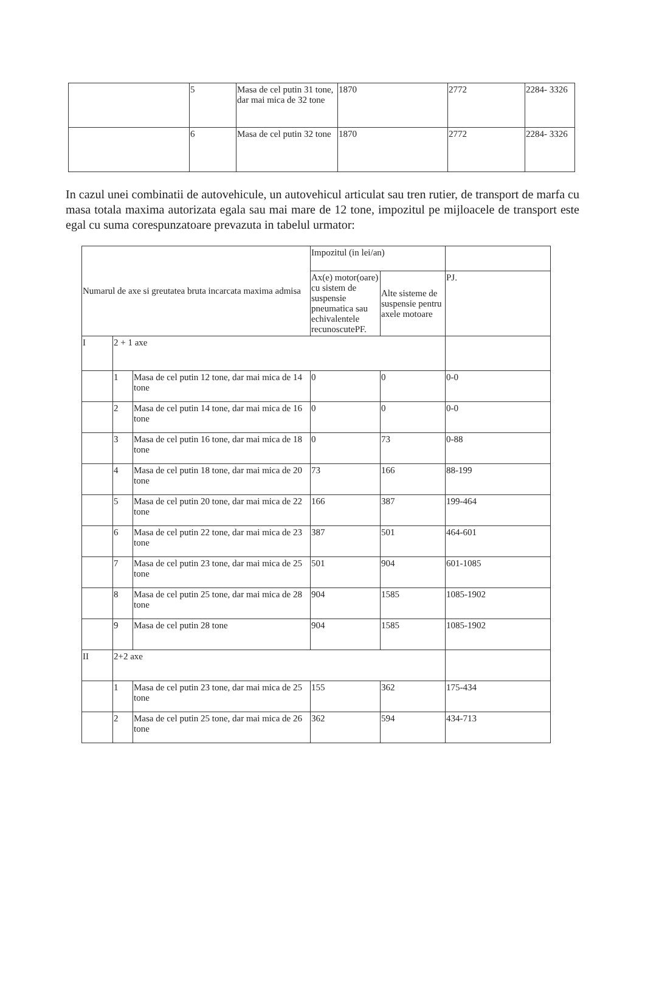| | 5 | Masa de cel putin 31 tone, dar mai mica de 32 tone | 1870 | 2772 | 2284- 3326 |
| | 6 | Masa de cel putin 32 tone | 1870 | 2772 | 2284- 3326 |
In cazul unei combinatii de autovehicule, un autovehicul articulat sau tren rutier, de transport de marfa cu masa totala maxima autorizata egala sau mai mare de 12 tone, impozitul pe mijloacele de transport este egal cu suma corespunzatoare prevazuta in tabelul urmator:
| Numarul de axe si greutatea bruta incarcata maxima admisa | | | Impozitul (in lei/an) | | |
| --- | --- | --- | --- | --- | --- |
| | | | Ax(e) motor(oare) cu sistem de suspensie pneumatica sau echivalentele recunoscutePF. | Alte sisteme de suspensie pentru axele motoare | PJ. |
| I | 2 + 1 axe | | | | |
| | 1 | Masa de cel putin 12 tone, dar mai mica de 14 tone | 0 | 0 | 0-0 |
| | 2 | Masa de cel putin 14 tone, dar mai mica de 16 tone | 0 | 0 | 0-0 |
| | 3 | Masa de cel putin 16 tone, dar mai mica de 18 tone | 0 | 73 | 0-88 |
| | 4 | Masa de cel putin 18 tone, dar mai mica de 20 tone | 73 | 166 | 88-199 |
| | 5 | Masa de cel putin 20 tone, dar mai mica de 22 tone | 166 | 387 | 199-464 |
| | 6 | Masa de cel putin 22 tone, dar mai mica de 23 tone | 387 | 501 | 464-601 |
| | 7 | Masa de cel putin 23 tone, dar mai mica de 25 tone | 501 | 904 | 601-1085 |
| | 8 | Masa de cel putin 25 tone, dar mai mica de 28 tone | 904 | 1585 | 1085-1902 |
| | 9 | Masa de cel putin 28 tone | 904 | 1585 | 1085-1902 |
| II | 2+2 axe | | | | |
| | 1 | Masa de cel putin 23 tone, dar mai mica de 25 tone | 155 | 362 | 175-434 |
| | 2 | Masa de cel putin 25 tone, dar mai mica de 26 tone | 362 | 594 | 434-713 |